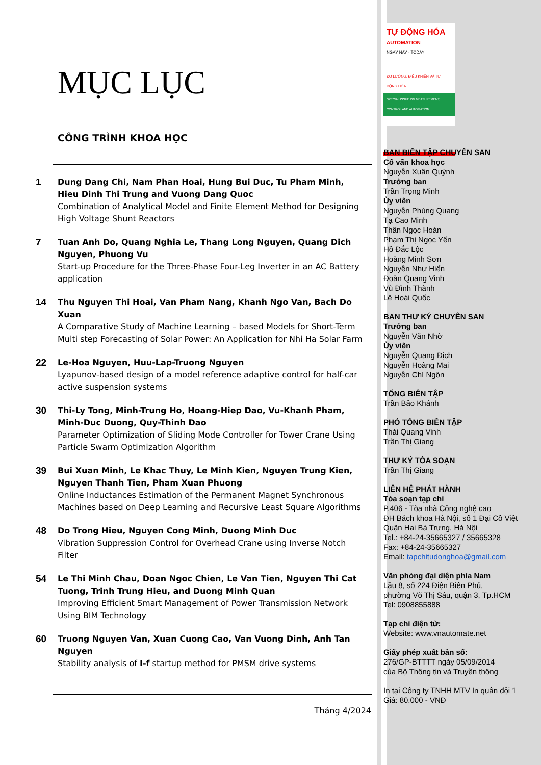MỤC LỤC
CÔNG TRÌNH KHOA HỌC
1
Dung Dang Chi, Nam Phan Hoai, Hung Bui Duc, Tu Pham Minh, Hieu Dinh Thi Trung and Vuong Dang Quoc
Combination of Analytical Model and Finite Element Method for Designing High Voltage Shunt Reactors
7
Tuan Anh Do, Quang Nghia Le, Thang Long Nguyen, Quang Dich Nguyen, Phuong Vu
Start-up Procedure for the Three-Phase Four-Leg Inverter in an AC Battery application
14
Thu Nguyen Thi Hoai, Van Pham Nang, Khanh Ngo Van, Bach Do Xuan
A Comparative Study of Machine Learning – based Models for Short-Term Multi step Forecasting of Solar Power: An Application for Nhi Ha Solar Farm
22
Le-Hoa Nguyen, Huu-Lap-Truong Nguyen
Lyapunov-based design of a model reference adaptive control for half-car active suspension systems
30
Thi-Ly Tong, Minh-Trung Ho, Hoang-Hiep Dao, Vu-Khanh Pham, Minh-Duc Duong, Quy-Thinh Dao
Parameter Optimization of Sliding Mode Controller for Tower Crane Using Particle Swarm Optimization Algorithm
39
Bui Xuan Minh, Le Khac Thuy, Le Minh Kien, Nguyen Trung Kien, Nguyen Thanh Tien, Pham Xuan Phuong
Online Inductances Estimation of the Permanent Magnet Synchronous Machines based on Deep Learning and Recursive Least Square Algorithms
48
Do Trong Hieu, Nguyen Cong Minh, Duong Minh Duc
Vibration Suppression Control for Overhead Crane using Inverse Notch Filter
54
Le Thi Minh Chau, Doan Ngoc Chien, Le Van Tien, Nguyen Thi Cat Tuong, Trinh Trung Hieu, and Duong Minh Quan
Improving Efficient Smart Management of Power Transmission Network Using BIM Technology
60
Truong Nguyen Van, Xuan Cuong Cao, Van Vuong Dinh, Anh Tan Nguyen
Stability analysis of I-f startup method for PMSM drive systems
Tháng 4/2024
TỰ ĐỘNG HÓA AUTOMATION
NGÀY NAY · TODAY
ĐO LƯỜNG, ĐIỀU KHIỂN VÀ TỰ ĐỘNG HÓA
SPECIAL ISSUE ON MEASUREMENT, CONTROL AND AUTOMATION
BAN BIÊN TẬP CHUYÊN SAN
Cố vấn khoa học
Nguyễn Xuân Quỳnh
Trưởng ban
Trần Trọng Minh
Ủy viên
Nguyễn Phùng Quang
Tạ Cao Minh
Thân Ngọc Hoàn
Phạm Thị Ngọc Yến
Hồ Đắc Lộc
Hoàng Minh Sơn
Nguyễn Như Hiển
Đoàn Quang Vinh
Vũ Đình Thành
Lê Hoài Quốc
BAN THƯ KÝ CHUYÊN SAN
Trưởng ban
Nguyễn Văn Nhờ
Ủy viên
Nguyễn Quang Địch
Nguyễn Hoàng Mai
Nguyễn Chí Ngôn
TỔNG BIÊN TẬP
Trần Bảo Khánh
PHÓ TỔNG BIÊN TẬP
Thái Quang Vinh
Trần Thị Giang
THƯ KÝ TÒA SOẠN
Trần Thị Giang
LIÊN HỆ PHÁT HÀNH
Tòa soạn tạp chí
P.406 - Tòa nhà Công nghệ cao
ĐH Bách khoa Hà Nội, số 1 Đại Cồ Việt
Quận Hai Bà Trưng, Hà Nội
Tel.: +84-24-35665327 / 35665328
Fax: +84-24-35665327
Email: tapchitudonghoa@gmail.com
Văn phòng đại diện phía Nam
Lầu 8, số 224 Điện Biên Phủ,
phường Võ Thị Sáu, quận 3, Tp.HCM
Tel: 0908855888
Tạp chí điện tử:
Website: www.vnautomate.net
Giấy phép xuất bản số:
276/GP-BTTTT ngày 05/09/2014
của Bộ Thông tin và Truyền thông
In tại Công ty TNHH MTV In quân đội 1
Giá: 80.000 - VNĐ